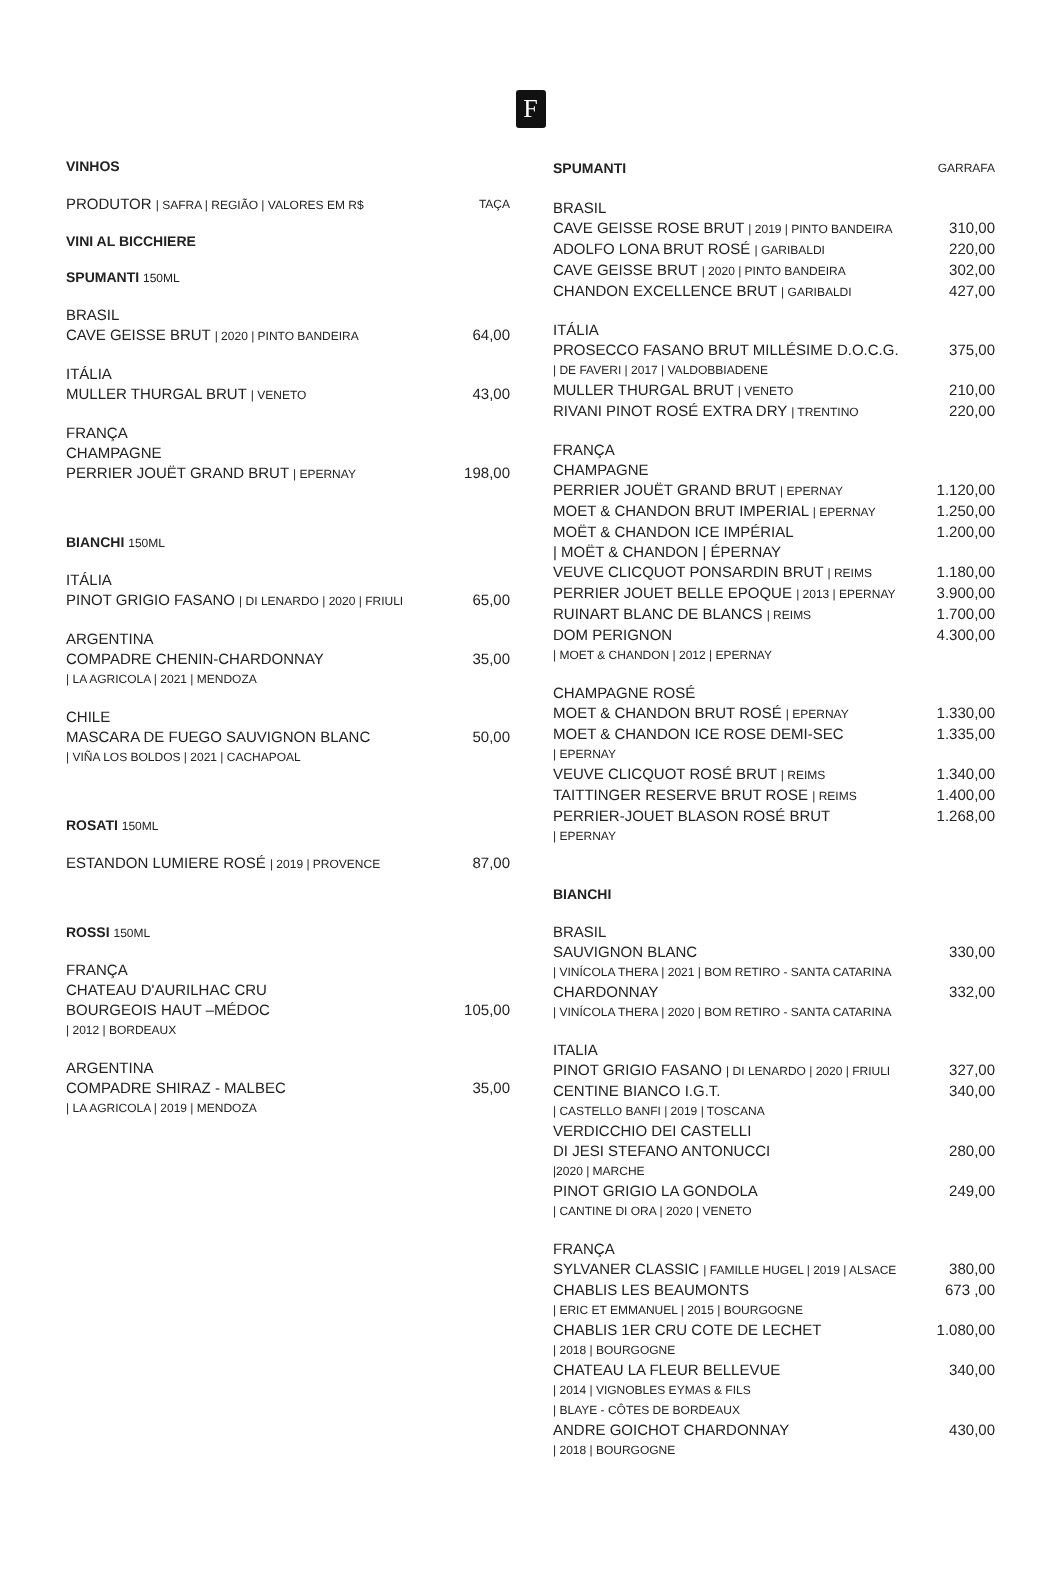F
VINHOS
PRODUTOR | SAFRA | REGIÃO | VALORES EM R$ TAÇA
VINI AL BICCHIERE
SPUMANTI 150ML
BRASIL
CAVE GEISSE BRUT | 2020 | PINTO BANDEIRA 64,00
ITÁLIA
MULLER THURGAL BRUT | VENETO 43,00
FRANÇA
CHAMPAGNE
PERRIER JOUËT GRAND BRUT | EPERNAY 198,00
BIANCHI 150ML
ITÁLIA
PINOT GRIGIO FASANO | DI LENARDO | 2020 | FRIULI 65,00
ARGENTINA
COMPADRE CHENIN-CHARDONNAY 35,00
| LA AGRICOLA | 2021 | MENDOZA
CHILE
MASCARA DE FUEGO SAUVIGNON BLANC 50,00
| VIÑA LOS BOLDOS | 2021 | CACHAPOAL
ROSATI 150ML
ESTANDON LUMIERE ROSÉ | 2019 | PROVENCE 87,00
ROSSI 150ML
FRANÇA
CHATEAU D'AURILHAC CRU
BOURGEOIS HAUT –MÉDOC 105,00
| 2012 | BORDEAUX
ARGENTINA
COMPADRE SHIRAZ - MALBEC 35,00
| LA AGRICOLA | 2019 | MENDOZA
SPUMANTI GARRAFA
BRASIL
CAVE GEISSE ROSE BRUT | 2019 | PINTO BANDEIRA 310,00
ADOLFO LONA BRUT ROSÉ | GARIBALDI 220,00
CAVE GEISSE BRUT | 2020 | PINTO BANDEIRA 302,00
CHANDON EXCELLENCE BRUT | GARIBALDI 427,00
ITÁLIA
PROSECCO FASANO BRUT MILLÉSIME D.O.C.G. 375,00
| DE FAVERI | 2017 | VALDOBBIADENE
MULLER THURGAL BRUT | VENETO 210,00
RIVANI PINOT ROSÉ EXTRA DRY | TRENTINO 220,00
FRANÇA
CHAMPAGNE
PERRIER JOUËT GRAND BRUT | EPERNAY 1.120,00
MOET & CHANDON BRUT IMPERIAL | EPERNAY 1.250,00
MOËT & CHANDON ICE IMPÉRIAL 1.200,00
| MOËT & CHANDON | ÉPERNAY
VEUVE CLICQUOT PONSARDIN BRUT | REIMS 1.180,00
PERRIER JOUET BELLE EPOQUE | 2013 | EPERNAY 3.900,00
RUINART BLANC DE BLANCS | REIMS 1.700,00
DOM PERIGNON 4.300,00
| MOET & CHANDON | 2012 | EPERNAY
CHAMPAGNE ROSÉ
MOET & CHANDON BRUT ROSÉ | EPERNAY 1.330,00
MOET & CHANDON ICE ROSE DEMI-SEC 1.335,00
| EPERNAY
VEUVE CLICQUOT ROSÉ BRUT | REIMS 1.340,00
TAITTINGER RESERVE BRUT ROSE | REIMS 1.400,00
PERRIER-JOUET BLASON ROSÉ BRUT 1.268,00
| EPERNAY
BIANCHI
BRASIL
SAUVIGNON BLANC 330,00
| VINÍCOLA THERA | 2021 | BOM RETIRO - SANTA CATARINA
CHARDONNAY 332,00
| VINÍCOLA THERA | 2020 | BOM RETIRO - SANTA CATARINA
ITALIA
PINOT GRIGIO FASANO | DI LENARDO | 2020 | FRIULI 327,00
CENTINE BIANCO I.G.T. 340,00
| CASTELLO BANFI | 2019 | TOSCANA
VERDICCHIO DEI CASTELLI
DI JESI STEFANO ANTONUCCI 280,00
|2020 | MARCHE
PINOT GRIGIO LA GONDOLA 249,00
| CANTINE DI ORA | 2020 | VENETO
FRANÇA
SYLVANER CLASSIC | FAMILLE HUGEL | 2019 | ALSACE 380,00
CHABLIS LES BEAUMONTS 673 ,00
| ERIC ET EMMANUEL | 2015 | BOURGOGNE
CHABLIS 1ER CRU COTE DE LECHET 1.080,00
| 2018 | BOURGOGNE
CHATEAU LA FLEUR BELLEVUE 340,00
| 2014 | VIGNOBLES EYMAS & FILS
| BLAYE - CÔTES DE BORDEAUX
ANDRE GOICHOT CHARDONNAY 430,00
| 2018 | BOURGOGNE